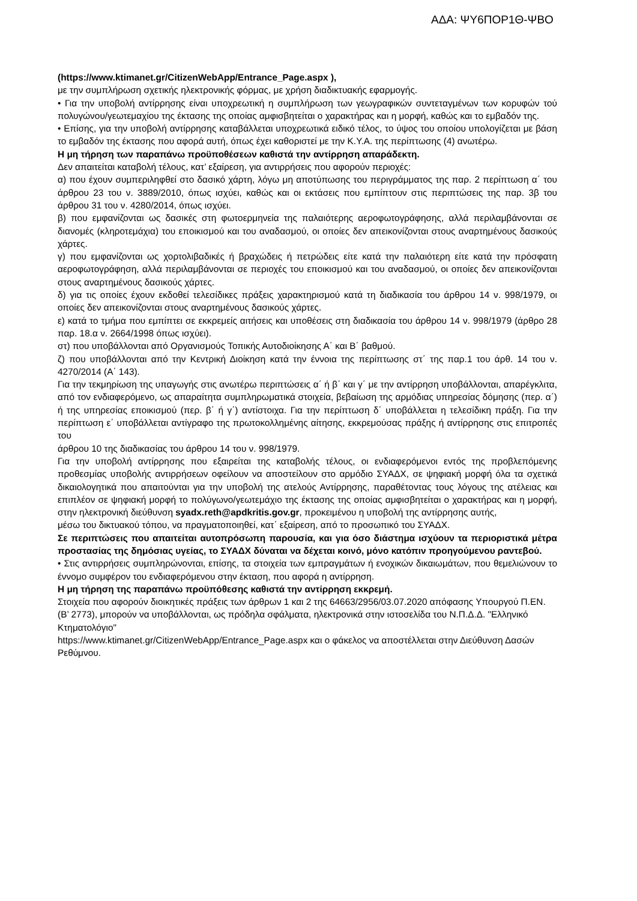ΑΔΑ: ΨΥ6ΠΟΡ1Θ-ΨΒΟ
(https://www.ktimanet.gr/CitizenWebApp/Entrance_Page.aspx ),
με την συμπλήρωση σχετικής ηλεκτρονικής φόρμας, με χρήση διαδικτυακής εφαρμογής.
• Για την υποβολή αντίρρησης είναι υποχρεωτική η συμπλήρωση των γεωγραφικών συντεταγμένων των κορυφών τού πολυγώνου/γεωτεμαχίου της έκτασης της οποίας αμφισβητείται ο χαρακτήρας και η μορφή, καθώς και το εμβαδόν της.
• Επίσης, για την υποβολή αντίρρησης καταβάλλεται υποχρεωτικά ειδικό τέλος, το ύψος του οποίου υπολογίζεται με βάση το εμβαδόν της έκτασης που αφορά αυτή, όπως έχει καθοριστεί με την Κ.Υ.Α. της περίπτωσης (4) ανωτέρω.
Η μη τήρηση των παραπάνω προϋποθέσεων καθιστά την αντίρρηση απαράδεκτη.
Δεν απαιτείται καταβολή τέλους, κατ’ εξαίρεση, για αντιρρήσεις που αφορούν περιοχές:
α) που έχουν συμπεριληφθεί στο δασικό χάρτη, λόγω μη αποτύπωσης του περιγράμματος της παρ. 2 περίπτωση α΄ του άρθρου 23 του ν. 3889/2010, όπως ισχύει, καθώς και οι εκτάσεις που εμπίπτουν στις περιπτώσεις της παρ. 3β του άρθρου 31 του ν. 4280/2014, όπως ισχύει.
β) που εμφανίζονται ως δασικές στη φωτοερμηνεία της παλαιότερης αεροφωτογράφησης, αλλά περιλαμβάνονται σε διανομές (κληροτεμάχια) του εποικισμού και του αναδασμού, οι οποίες δεν απεικονίζονται στους αναρτημένους δασικούς χάρτες.
γ) που εμφανίζονται ως χορτολιβαδικές ή βραχώδεις ή πετρώδεις είτε κατά την παλαιότερη είτε κατά την πρόσφατη αεροφωτογράφηση, αλλά περιλαμβάνονται σε περιοχές του εποικισμού και του αναδασμού, οι οποίες δεν απεικονίζονται στους αναρτημένους δασικούς χάρτες.
δ) για τις οποίες έχουν εκδοθεί τελεσίδικες πράξεις χαρακτηρισμού κατά τη διαδικασία του άρθρου 14 ν. 998/1979, οι οποίες δεν απεικονίζονται στους αναρτημένους δασικούς χάρτες.
ε) κατά το τμήμα που εμπίπτει σε εκκρεμείς αιτήσεις και υποθέσεις στη διαδικασία του άρθρου 14 ν. 998/1979 (άρθρο 28 παρ. 18.α ν. 2664/1998 όπως ισχύει).
στ) που υποβάλλονται από Οργανισμούς Τοπικής Αυτοδιοίκησης Α΄ και Β΄ βαθμού.
ζ) που υποβάλλονται από την Κεντρική Διοίκηση κατά την έννοια της περίπτωσης στ΄ της παρ.1 του άρθ. 14 του ν. 4270/2014 (Α΄ 143).
Για την τεκμηρίωση της υπαγωγής στις ανωτέρω περιπτώσεις α΄ ή β΄ και γ΄ με την αντίρρηση υποβάλλονται, απαρέγκλιτα, από τον ενδιαφερόμενο, ως απαραίτητα συμπληρωματικά στοιχεία, βεβαίωση της αρμόδιας υπηρεσίας δόμησης (περ. α΄) ή της υπηρεσίας εποικισμού (περ. β΄ ή γ΄) αντίστοιχα. Για την περίπτωση δ΄ υποβάλλεται η τελεσίδικη πράξη. Για την περίπτωση ε΄ υποβάλλεται αντίγραφο της πρωτοκολλημένης αίτησης, εκκρεμούσας πράξης ή αντίρρησης στις επιτροπές του
άρθρου 10 της διαδικασίας του άρθρου 14 του ν. 998/1979.
Για την υποβολή αντίρρησης που εξαιρείται της καταβολής τέλους, οι ενδιαφερόμενοι εντός της προβλεπόμενης προθεσμίας υποβολής αντιρρήσεων οφείλουν να αποστείλουν στο αρμόδιο ΣΥΑΔΧ, σε ψηφιακή μορφή όλα τα σχετικά δικαιολογητικά που απαιτούνται για την υποβολή της ατελούς Αντίρρησης, παραθέτοντας τους λόγους της ατέλειας και επιπλέον σε ψηφιακή μορφή το πολύγωνο/γεωτεμάχιο της έκτασης της οποίας αμφισβητείται ο χαρακτήρας και η μορφή, στην ηλεκτρονική διεύθυνση syadx.reth@apdkritis.gov.gr, προκειμένου η υποβολή της αντίρρησης αυτής,
μέσω του δικτυακού τόπου, να πραγματοποιηθεί, κατ΄ εξαίρεση, από το προσωπικό του ΣΥΑΔΧ.
Σε περιπτώσεις που απαιτείται αυτοπρόσωπη παρουσία, και για όσο διάστημα ισχύουν τα περιοριστικά μέτρα προστασίας της δημόσιας υγείας, το ΣΥΑΔΧ δύναται να δέχεται κοινό, μόνο κατόπιν προηγούμενου ραντεβού.
• Στις αντιρρήσεις συμπληρώνονται, επίσης, τα στοιχεία των εμπραγμάτων ή ενοχικών δικαιωμάτων, που θεμελιώνουν το έννομο συμφέρον του ενδιαφερόμενου στην έκταση, που αφορά η αντίρρηση.
Η μη τήρηση της παραπάνω προϋπόθεσης καθιστά την αντίρρηση εκκρεμή.
Στοιχεία που αφορούν διοικητικές πράξεις των άρθρων 1 και 2 της 64663/2956/03.07.2020 απόφασης Υπουργού Π.ΕΝ. (Β’ 2773), μπορούν να υποβάλλονται, ως πρόδηλα σφάλματα, ηλεκτρονικά στην ιστοσελίδα του Ν.Π.Δ.Δ. "Ελληνικό Κτηματολόγιο"
https://www.ktimanet.gr/CitizenWebApp/Entrance_Page.aspx και ο φάκελος να αποστέλλεται στην Διεύθυνση Δασών Ρεθύμνου.